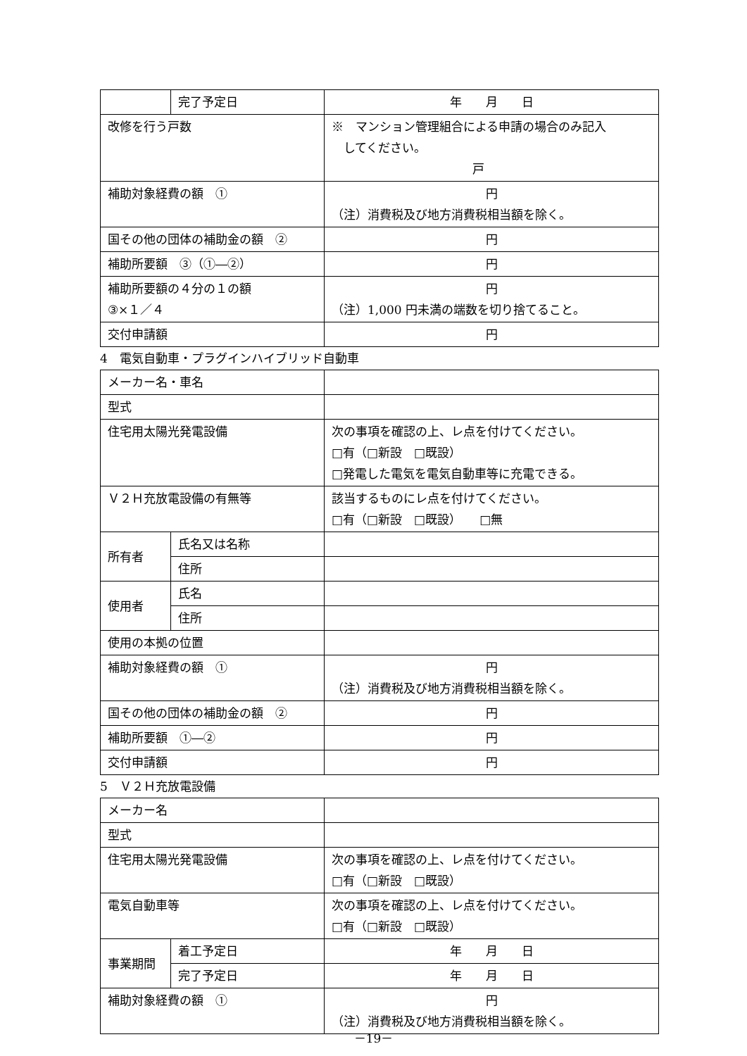| | 完了予定日 | 年 月 日 |
| 改修を行う戸数 | | ※ マンション管理組合による申請の場合のみ記入 してください。 戸 |
| 補助対象経費の額 ① | | 円 （注）消費税及び地方消費税相当額を除く。 |
| 国その他の団体の補助金の額 ② | | 円 |
| 補助所要額 ③（①―②） | | 円 |
| 補助所要額の４分の１の額 ③×１／４ | | 円 （注）1,000 円未満の端数を切り捨てること。 |
| 交付申請額 | | 円 |
4　電気自動車・プラグインハイブリッド自動車
| メーカー名・車名 | | |
| 型式 | | |
| 住宅用太陽光発電設備 | | 次の事項を確認の上、レ点を付けてください。 □有（□新設 □既設） □発電した電気を電気自動車等に充電できる。 |
| Ｖ２Ｈ充放電設備の有無等 | | 該当するものにレ点を付けてください。 □有（□新設 □既設） □無 |
| 所有者 | 氏名又は名称 | |
| | 住所 | |
| 使用者 | 氏名 | |
| | 住所 | |
| 使用の本拠の位置 | | |
| 補助対象経費の額 ① | | 円 （注）消費税及び地方消費税相当額を除く。 |
| 国その他の団体の補助金の額 ② | | 円 |
| 補助所要額 ①―② | | 円 |
| 交付申請額 | | 円 |
5　Ｖ２Ｈ充放電設備
| メーカー名 | | |
| 型式 | | |
| 住宅用太陽光発電設備 | | 次の事項を確認の上、レ点を付けてください。 □有（□新設 □既設） |
| 電気自動車等 | | 次の事項を確認の上、レ点を付けてください。 □有（□新設 □既設） |
| 事業期間 | 着工予定日 | 年 月 日 |
| | 完了予定日 | 年 月 日 |
| 補助対象経費の額 ① | | 円 （注）消費税及び地方消費税相当額を除く。 |
－19－